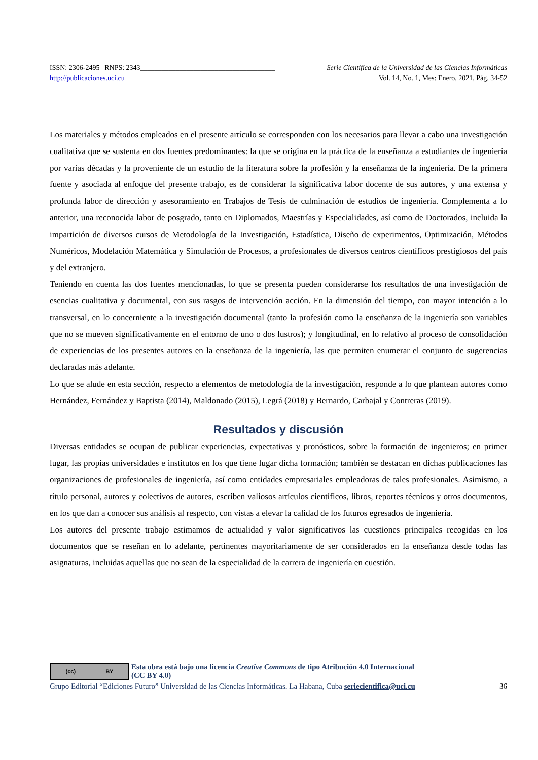ISSN: 2306-2495 | RNPS: 2343______________________________________ Serie Científica de la Universidad de las Ciencias Informáticas
http://publicaciones.uci.cu Vol. 14, No. 1, Mes: Enero, 2021, Pág. 34-52
Los materiales y métodos empleados en el presente artículo se corresponden con los necesarios para llevar a cabo una investigación cualitativa que se sustenta en dos fuentes predominantes: la que se origina en la práctica de la enseñanza a estudiantes de ingeniería por varias décadas y la proveniente de un estudio de la literatura sobre la profesión y la enseñanza de la ingeniería. De la primera fuente y asociada al enfoque del presente trabajo, es de considerar la significativa labor docente de sus autores, y una extensa y profunda labor de dirección y asesoramiento en Trabajos de Tesis de culminación de estudios de ingeniería. Complementa a lo anterior, una reconocida labor de posgrado, tanto en Diplomados, Maestrías y Especialidades, así como de Doctorados, incluida la impartición de diversos cursos de Metodología de la Investigación, Estadística, Diseño de experimentos, Optimización, Métodos Numéricos, Modelación Matemática y Simulación de Procesos, a profesionales de diversos centros científicos prestigiosos del país y del extranjero.
Teniendo en cuenta las dos fuentes mencionadas, lo que se presenta pueden considerarse los resultados de una investigación de esencias cualitativa y documental, con sus rasgos de intervención acción. En la dimensión del tiempo, con mayor intención a lo transversal, en lo concerniente a la investigación documental (tanto la profesión como la enseñanza de la ingeniería son variables que no se mueven significativamente en el entorno de uno o dos lustros); y longitudinal, en lo relativo al proceso de consolidación de experiencias de los presentes autores en la enseñanza de la ingeniería, las que permiten enumerar el conjunto de sugerencias declaradas más adelante.
Lo que se alude en esta sección, respecto a elementos de metodología de la investigación, responde a lo que plantean autores como Hernández, Fernández y Baptista (2014), Maldonado (2015), Legrá (2018) y Bernardo, Carbajal y Contreras (2019).
Resultados y discusión
Diversas entidades se ocupan de publicar experiencias, expectativas y pronósticos, sobre la formación de ingenieros; en primer lugar, las propias universidades e institutos en los que tiene lugar dicha formación; también se destacan en dichas publicaciones las organizaciones de profesionales de ingeniería, así como entidades empresariales empleadoras de tales profesionales. Asimismo, a título personal, autores y colectivos de autores, escriben valiosos artículos científicos, libros, reportes técnicos y otros documentos, en los que dan a conocer sus análisis al respecto, con vistas a elevar la calidad de los futuros egresados de ingeniería.
Los autores del presente trabajo estimamos de actualidad y valor significativos las cuestiones principales recogidas en los documentos que se reseñan en lo adelante, pertinentes mayoritariamente de ser considerados en la enseñanza desde todas las asignaturas, incluidas aquellas que no sean de la especialidad de la carrera de ingeniería en cuestión.
(cc) BY
Esta obra está bajo una licencia Creative Commons de tipo Atribución 4.0 Internacional
(CC BY 4.0)
Grupo Editorial “Ediciones Futuro” Universidad de las Ciencias Informáticas. La Habana, Cuba seriecientifica@uci.cu 36